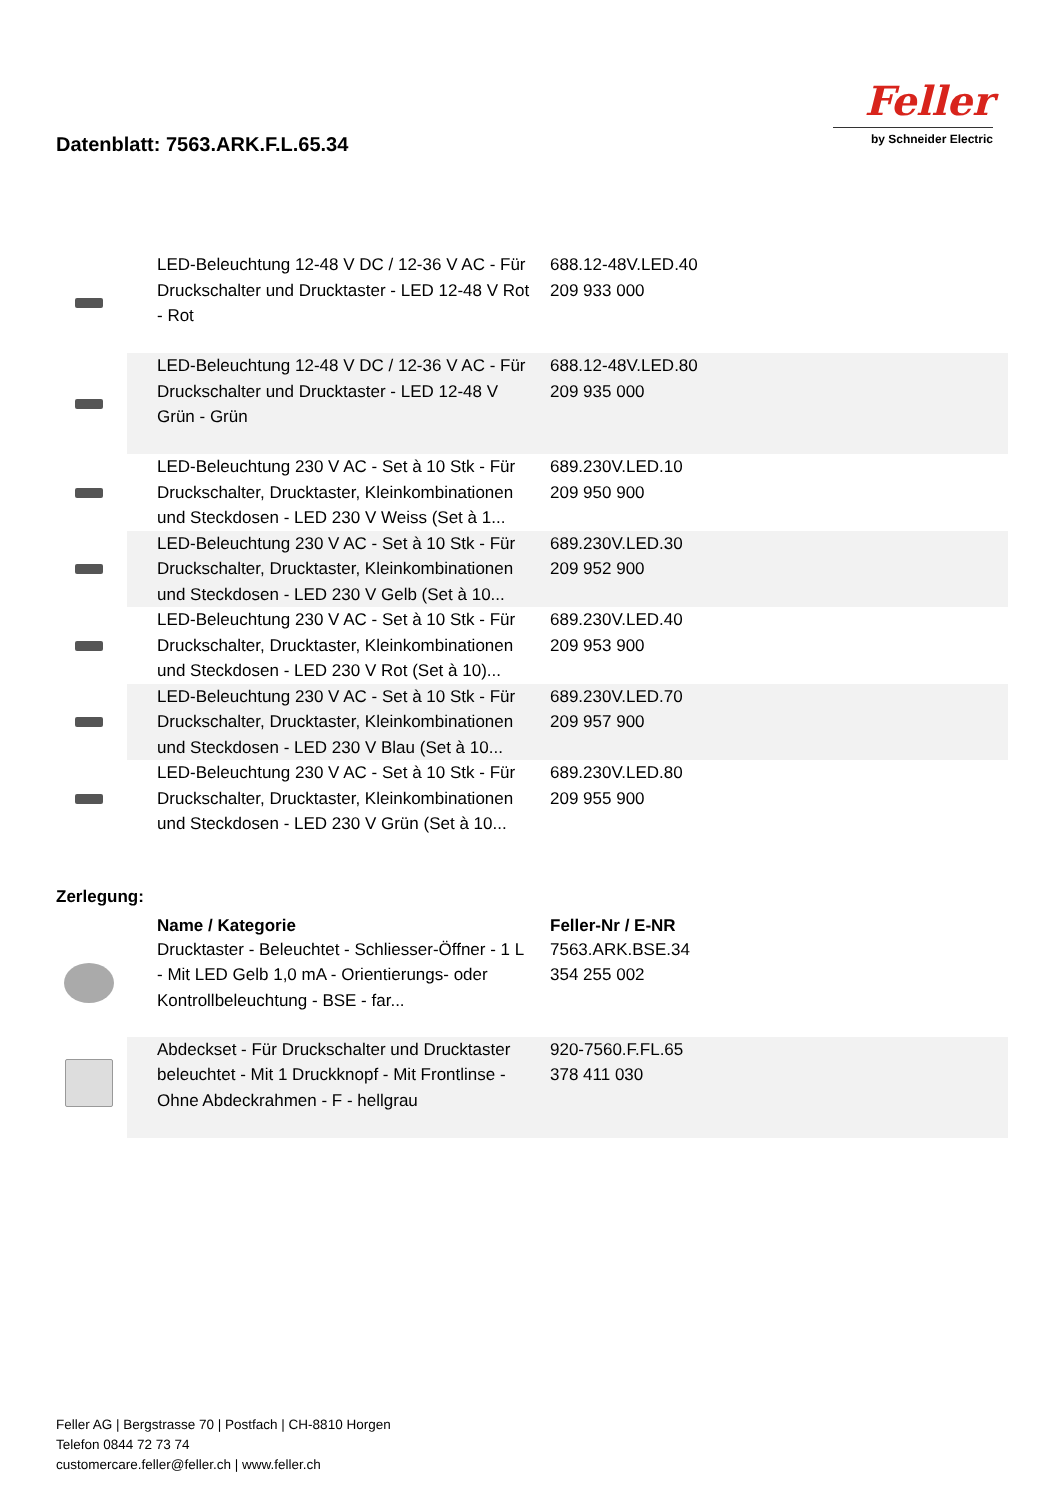Datenblatt: 7563.ARK.F.L.65.34
Feller
by Schneider Electric
| | LED-Beleuchtung 12-48 V DC / 12-36 V AC - Für Druckschalter und Drucktaster - LED 12-48 V Rot - Rot | 688.12-48V.LED.40 209 933 000 | |
| | LED-Beleuchtung 12-48 V DC / 12-36 V AC - Für Druckschalter und Drucktaster - LED 12-48 V Grün - Grün | 688.12-48V.LED.80 209 935 000 | |
| | LED-Beleuchtung 230 V AC - Set à 10 Stk - Für Druckschalter, Drucktaster, Kleinkombinationen und Steckdosen - LED 230 V Weiss (Set à 1... | 689.230V.LED.10 209 950 900 | |
| | LED-Beleuchtung 230 V AC - Set à 10 Stk - Für Druckschalter, Drucktaster, Kleinkombinationen und Steckdosen - LED 230 V Gelb (Set à 10... | 689.230V.LED.30 209 952 900 | |
| | LED-Beleuchtung 230 V AC - Set à 10 Stk - Für Druckschalter, Drucktaster, Kleinkombinationen und Steckdosen - LED 230 V Rot (Set à 10)... | 689.230V.LED.40 209 953 900 | |
| | LED-Beleuchtung 230 V AC - Set à 10 Stk - Für Druckschalter, Drucktaster, Kleinkombinationen und Steckdosen - LED 230 V Blau (Set à 10... | 689.230V.LED.70 209 957 900 | |
| | LED-Beleuchtung 230 V AC - Set à 10 Stk - Für Druckschalter, Drucktaster, Kleinkombinationen und Steckdosen - LED 230 V Grün (Set à 10... | 689.230V.LED.80 209 955 900 | |
Zerlegung:
| | Name / Kategorie | Feller-Nr / E-NR | |
| --- | --- | --- | --- |
| | Drucktaster - Beleuchtet - Schliesser-Öffner - 1 L - Mit LED Gelb 1,0 mA - Orientierungs- oder Kontrollbeleuchtung - BSE - far... | 7563.ARK.BSE.34 354 255 002 | |
| | Abdeckset - Für Druckschalter und Drucktaster beleuchtet - Mit 1 Druckknopf - Mit Frontlinse - Ohne Abdeckrahmen - F - hellgrau | 920-7560.F.FL.65 378 411 030 | |
Feller AG | Bergstrasse 70 | Postfach | CH-8810 Horgen
Telefon 0844 72 73 74
customercare.feller@feller.ch | www.feller.ch